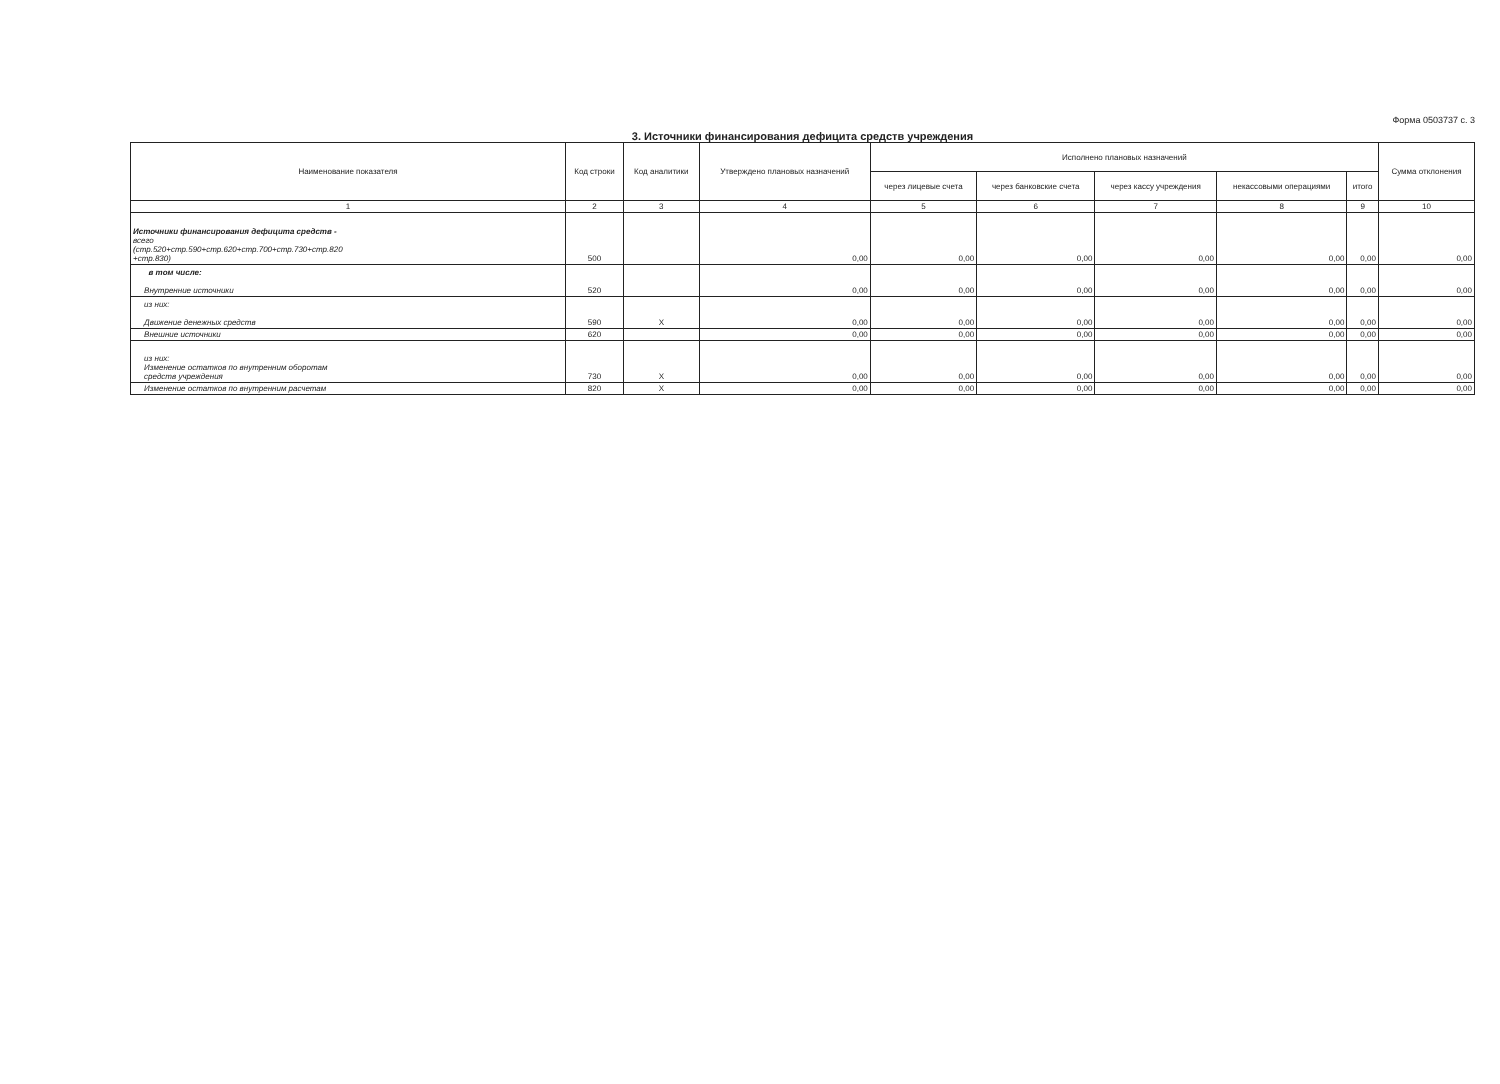Форма 0503737 с. 3
3. Источники финансирования дефицита средств учреждения
| Наименование показателя | Код строки | Код аналитики | Утверждено плановых назначений | Исполнено плановых назначений | | | | | Сумма отклонения |
| --- | --- | --- | --- | --- | --- | --- | --- | --- | --- |
| | | | | через лицевые счета | через банковские счета | через кассу учреждения | некассовыми операциями | итого | |
| 1 | 2 | 3 | 4 | 5 | 6 | 7 | 8 | 9 | 10 |
| Источники финансирования дефицита средств - всего (стр.520+стр.590+стр.620+стр.700+стр.730+стр.820 +стр.830) | 500 | | 0,00 | 0,00 | 0,00 | 0,00 | 0,00 | 0,00 | 0,00 |
| в том числе: Внутренние источники | 520 | | 0,00 | 0,00 | 0,00 | 0,00 | 0,00 | 0,00 | 0,00 |
| из них: Движение денежных средств | 590 | X | 0,00 | 0,00 | 0,00 | 0,00 | 0,00 | 0,00 | 0,00 |
| Внешние источники | 620 | | 0,00 | 0,00 | 0,00 | 0,00 | 0,00 | 0,00 | 0,00 |
| из них: Изменение остатков по внутренним оборотам средств учреждения | 730 | X | 0,00 | 0,00 | 0,00 | 0,00 | 0,00 | 0,00 | 0,00 |
| Изменение остатков по внутренним расчетам | 820 | X | 0,00 | 0,00 | 0,00 | 0,00 | 0,00 | 0,00 | 0,00 |